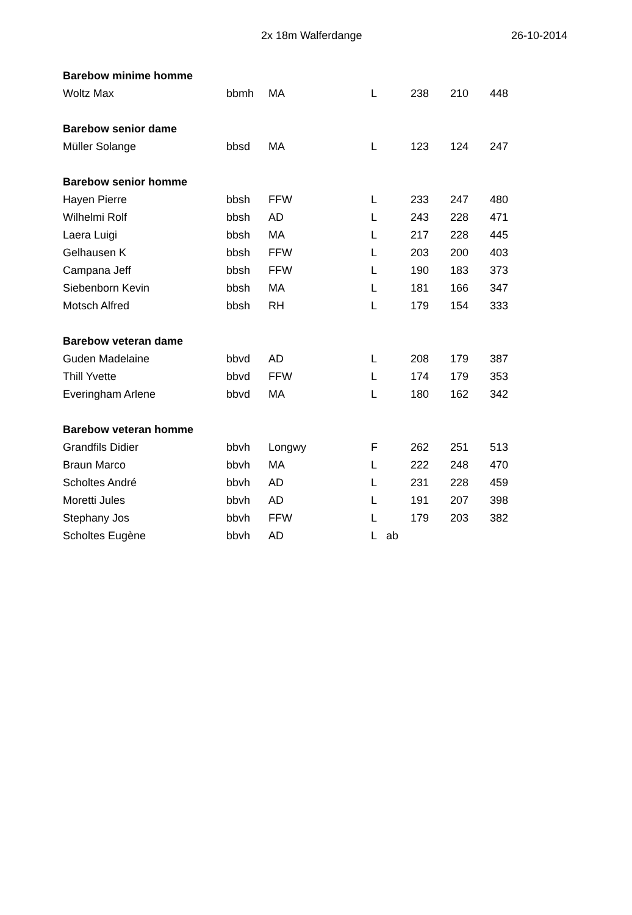2x 18m Walferdange 26-10-2014
| Barebow minime homme | | | | | | | |
| Woltz Max | bbmh | MA | L | | 238 | 210 | 448 |
| Barebow senior dame | | | | | | | |
| Müller Solange | bbsd | MA | L | | 123 | 124 | 247 |
| Barebow senior homme | | | | | | | |
| Hayen Pierre | bbsh | FFW | L | | 233 | 247 | 480 |
| Wilhelmi Rolf | bbsh | AD | L | | 243 | 228 | 471 |
| Laera Luigi | bbsh | MA | L | | 217 | 228 | 445 |
| Gelhausen K | bbsh | FFW | L | | 203 | 200 | 403 |
| Campana Jeff | bbsh | FFW | L | | 190 | 183 | 373 |
| Siebenborn Kevin | bbsh | MA | L | | 181 | 166 | 347 |
| Motsch Alfred | bbsh | RH | L | | 179 | 154 | 333 |
| Barebow veteran dame | | | | | | | |
| Guden Madelaine | bbvd | AD | L | | 208 | 179 | 387 |
| Thill Yvette | bbvd | FFW | L | | 174 | 179 | 353 |
| Everingham Arlene | bbvd | MA | L | | 180 | 162 | 342 |
| Barebow veteran homme | | | | | | | |
| Grandfils Didier | bbvh | Longwy | F | | 262 | 251 | 513 |
| Braun Marco | bbvh | MA | L | | 222 | 248 | 470 |
| Scholtes André | bbvh | AD | L | | 231 | 228 | 459 |
| Moretti Jules | bbvh | AD | L | | 191 | 207 | 398 |
| Stephany Jos | bbvh | FFW | L | | 179 | 203 | 382 |
| Scholtes Eugène | bbvh | AD | L | ab | | | |